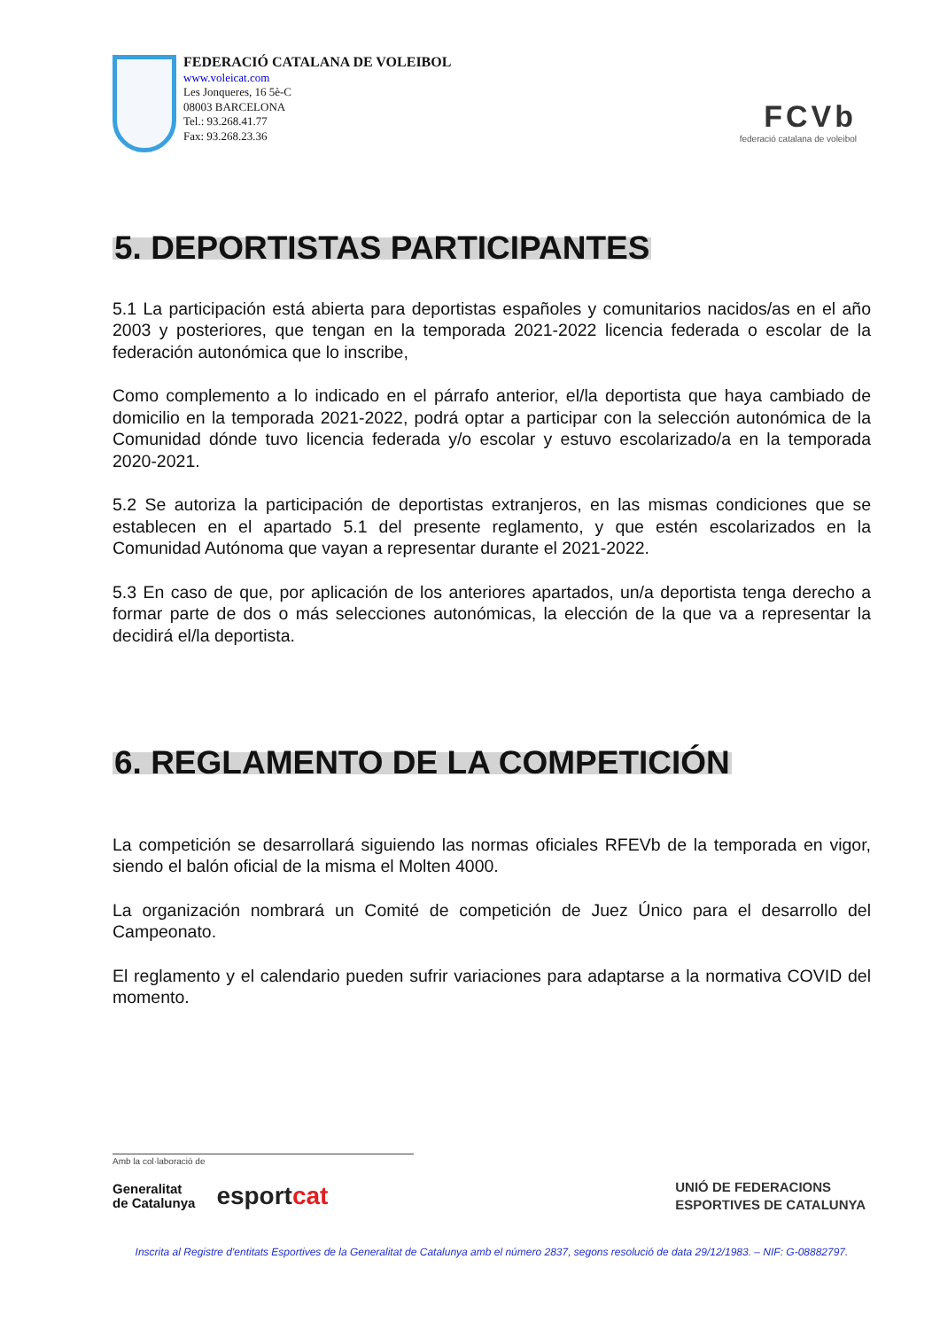FEDERACIÓ CATALANA DE VOLEIBOL
www.voleicat.com
Les Jonqueres, 16 5è-C
08003 BARCELONA
Tel.: 93.268.41.77
Fax: 93.268.23.36
FCVb
federació catalana de voleibol
5. DEPORTISTAS PARTICIPANTES
5.1 La participación está abierta para deportistas españoles y comunitarios nacidos/as en el año 2003 y posteriores, que tengan en la temporada 2021-2022 licencia federada o escolar de la federación autonómica que lo inscribe,
Como complemento a lo indicado en el párrafo anterior, el/la deportista que haya cambiado de domicilio en la temporada 2021-2022, podrá optar a participar con la selección autonómica de la Comunidad dónde tuvo licencia federada y/o escolar y estuvo escolarizado/a en la temporada 2020-2021.
5.2 Se autoriza la participación de deportistas extranjeros, en las mismas condiciones que se establecen en el apartado 5.1 del presente reglamento, y que estén escolarizados en la Comunidad Autónoma que vayan a representar durante el 2021-2022.
5.3 En caso de que, por aplicación de los anteriores apartados, un/a deportista tenga derecho a formar parte de dos o más selecciones autonómicas, la elección de la que va a representar la decidirá el/la deportista.
6. REGLAMENTO DE LA COMPETICIÓN
La competición se desarrollará siguiendo las normas oficiales RFEVb de la temporada en vigor, siendo el balón oficial de la misma el Molten 4000.
La organización nombrará un Comité de competición de Juez Único para el desarrollo del Campeonato.
El reglamento y el calendario pueden sufrir variaciones para adaptarse a la normativa COVID del momento.
Amb la col·laboració de
Generalitat
de Catalunya esportcat UNIÓ DE FEDERACIONS
ESPORTIVES DE CATALUNYA
Inscrita al Registre d'entitats Esportives de la Generalitat de Catalunya amb el número 2837, segons resolució de data 29/12/1983. – NIF: G-08882797.